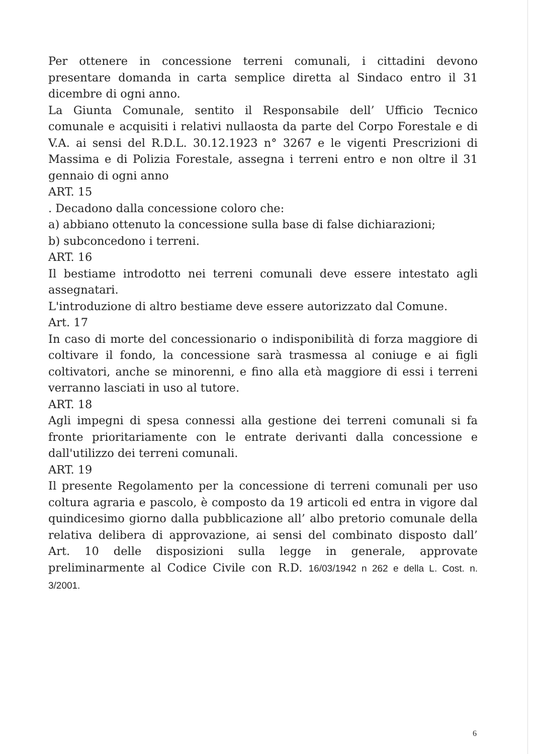Per ottenere in concessione terreni comunali, i cittadini devono presentare domanda in carta semplice diretta al Sindaco entro il 31 dicembre di ogni anno.
La Giunta Comunale, sentito il Responsabile dell’ Ufficio Tecnico comunale e acquisiti i relativi nullaosta da parte del Corpo Forestale e di V.A. ai sensi del R.D.L. 30.12.1923 n° 3267 e le vigenti Prescrizioni di Massima e di Polizia Forestale, assegna i terreni entro e non oltre il 31 gennaio di ogni anno
ART. 15
. Decadono dalla concessione coloro che:
a) abbiano ottenuto la concessione sulla base di false dichiarazioni;
b) subconcedono i terreni.
ART. 16
Il bestiame introdotto nei terreni comunali deve essere intestato agli assegnatari.
L'introduzione di altro bestiame deve essere autorizzato dal Comune.
Art. 17
In caso di morte del concessionario o indisponibilità di forza maggiore di coltivare il fondo, la concessione sarà trasmessa al coniuge e ai figli coltivatori, anche se minorenni, e fino alla età maggiore di essi i terreni verranno lasciati in uso al tutore.
ART. 18
Agli impegni di spesa connessi alla gestione dei terreni comunali si fa fronte prioritariamente con le entrate derivanti dalla concessione e dall'utilizzo dei terreni comunali.
ART. 19
Il presente Regolamento per la concessione di terreni comunali per uso coltura agraria e pascolo, è composto da 19 articoli ed entra in vigore dal quindicesimo giorno dalla pubblicazione all’ albo pretorio comunale della relativa delibera di approvazione, ai sensi del combinato disposto dall’ Art. 10 delle disposizioni sulla legge in generale, approvate preliminarmente al Codice Civile con R.D. 16/03/1942 n 262 e della L. Cost. n. 3/2001.
6